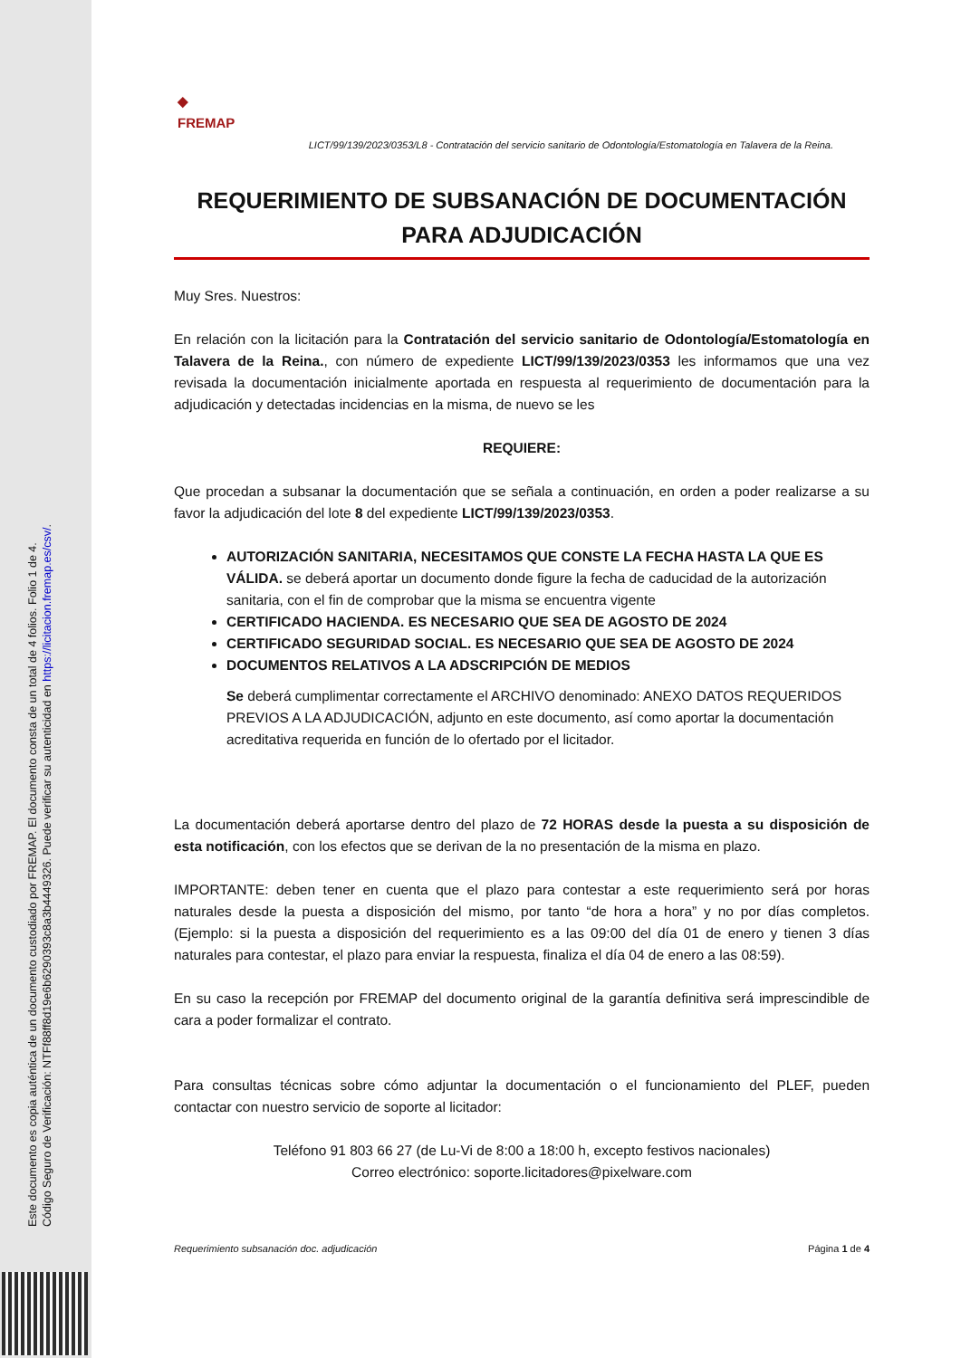Este documento es copia auténtica de un documento custodiado por FREMAP. El documento consta de un total de 4 folios. Folio 1 de 4.
Código Seguro de Verificación: NTFf88ff8d19e6b6290393c8a3b4449326. Puede verificar su autenticidad en https://licitacion.fremap.es/csv/.
◆
FREMAP
LICT/99/139/2023/0353/L8 - Contratación del servicio sanitario de Odontología/Estomatología en Talavera de la Reina.
REQUERIMIENTO DE SUBSANACIÓN DE DOCUMENTACIÓN PARA ADJUDICACIÓN
Muy Sres. Nuestros:
En relación con la licitación para la Contratación del servicio sanitario de Odontología/Estomatología en Talavera de la Reina., con número de expediente LICT/99/139/2023/0353 les informamos que una vez revisada la documentación inicialmente aportada en respuesta al requerimiento de documentación para la adjudicación y detectadas incidencias en la misma, de nuevo se les
REQUIERE:
Que procedan a subsanar la documentación que se señala a continuación, en orden a poder realizarse a su favor la adjudicación del lote 8 del expediente LICT/99/139/2023/0353.
AUTORIZACIÓN SANITARIA, NECESITAMOS QUE CONSTE LA FECHA HASTA LA QUE ES VÁLIDA. se deberá aportar un documento donde figure la fecha de caducidad de la autorización sanitaria, con el fin de comprobar que la misma se encuentra vigente
CERTIFICADO HACIENDA. ES NECESARIO QUE SEA DE AGOSTO DE 2024
CERTIFICADO SEGURIDAD SOCIAL. ES NECESARIO QUE SEA DE AGOSTO DE 2024
DOCUMENTOS RELATIVOS A LA ADSCRIPCIÓN DE MEDIOS
Se deberá cumplimentar correctamente el ARCHIVO denominado: ANEXO DATOS REQUERIDOS PREVIOS A LA ADJUDICACIÓN, adjunto en este documento, así como aportar la documentación acreditativa requerida en función de lo ofertado por el licitador.
La documentación deberá aportarse dentro del plazo de 72 HORAS desde la puesta a su disposición de esta notificación, con los efectos que se derivan de la no presentación de la misma en plazo.
IMPORTANTE: deben tener en cuenta que el plazo para contestar a este requerimiento será por horas naturales desde la puesta a disposición del mismo, por tanto “de hora a hora” y no por días completos. (Ejemplo: si la puesta a disposición del requerimiento es a las 09:00 del día 01 de enero y tienen 3 días naturales para contestar, el plazo para enviar la respuesta, finaliza el día 04 de enero a las 08:59).
En su caso la recepción por FREMAP del documento original de la garantía definitiva será imprescindible de cara a poder formalizar el contrato.
Para consultas técnicas sobre cómo adjuntar la documentación o el funcionamiento del PLEF, pueden contactar con nuestro servicio de soporte al licitador:
Teléfono 91 803 66 27 (de Lu-Vi de 8:00 a 18:00 h, excepto festivos nacionales)
Correo electrónico: soporte.licitadores@pixelware.com
Requerimiento subsanación doc. adjudicación Página 1 de 4